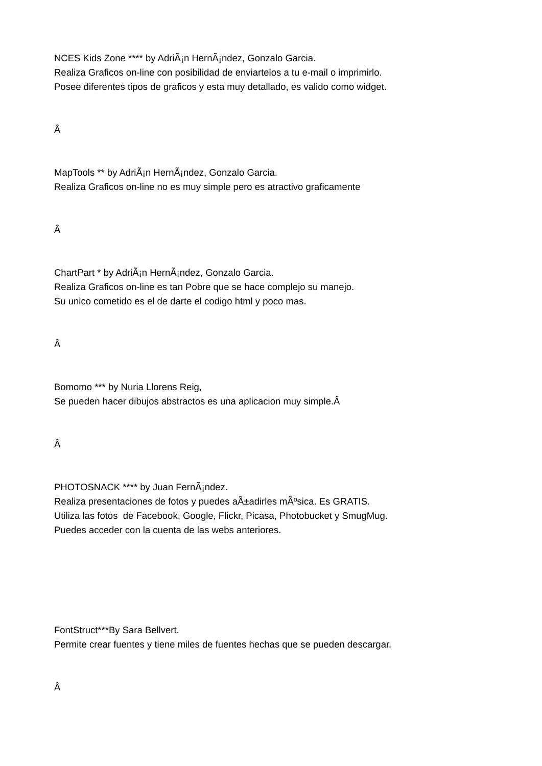NCES Kids Zone **** by AdriÃ¡n HernÃ¡ndez, Gonzalo Garcia.
Realiza Graficos on-line con posibilidad de enviartelos a tu e-mail o imprimirlo.
Posee diferentes tipos de graficos y esta muy detallado, es valido como widget.
Â
MapTools ** by AdriÃ¡n HernÃ¡ndez, Gonzalo Garcia.
Realiza Graficos on-line no es muy simple pero es atractivo graficamente
Â
ChartPart * by AdriÃ¡n HernÃ¡ndez, Gonzalo Garcia.
Realiza Graficos on-line es tan Pobre que se hace complejo su manejo.
Su unico cometido es el de darte el codigo html y poco mas.
Â
Bomomo *** by Nuria Llorens Reig,
Se pueden hacer dibujos abstractos es una aplicacion muy simple.Â
Â
PHOTOSNACK **** by Juan FernÃ¡ndez.
Realiza presentaciones de fotos y puedes aÃ±adirles mÃºsica. Es GRATIS.
Utiliza las fotos de Facebook, Google, Flickr, Picasa, Photobucket y SmugMug.
Puedes acceder con la cuenta de las webs anteriores.
FontStruct***By Sara Bellvert.
Permite crear fuentes y tiene miles de fuentes hechas que se pueden descargar.
Â